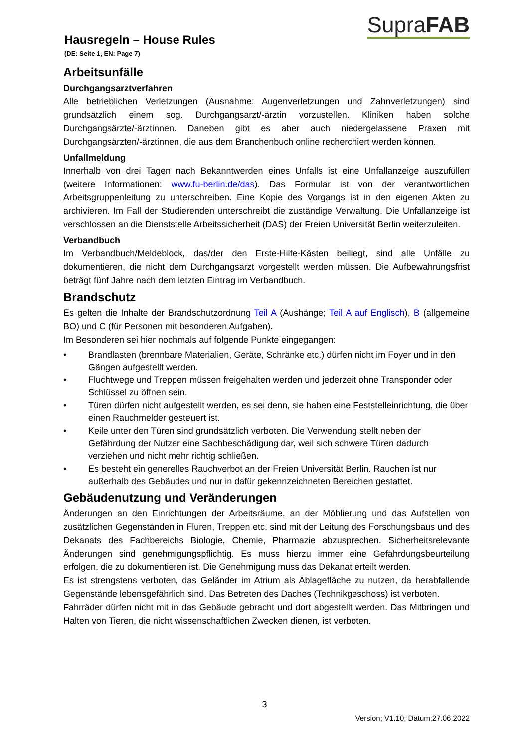Hausregeln – House Rules
(DE: Seite 1, EN: Page 7)
SupraFAB
Arbeitsunfälle
Durchgangsarztverfahren
Alle betrieblichen Verletzungen (Ausnahme: Augenverletzungen und Zahnverletzungen) sind grundsätzlich einem sog. Durchgangsarzt/-ärztin vorzustellen. Kliniken haben solche Durchgangsärzte/-ärztinnen. Daneben gibt es aber auch niedergelassene Praxen mit Durchgangsärzten/-ärztinnen, die aus dem Branchenbuch online recherchiert werden können.
Unfallmeldung
Innerhalb von drei Tagen nach Bekanntwerden eines Unfalls ist eine Unfallanzeige auszufüllen (weitere Informationen: www.fu-berlin.de/das). Das Formular ist von der verantwortlichen Arbeitsgruppenleitung zu unterschreiben. Eine Kopie des Vorgangs ist in den eigenen Akten zu archivieren. Im Fall der Studierenden unterschreibt die zuständige Verwaltung. Die Unfallanzeige ist verschlossen an die Dienststelle Arbeitssicherheit (DAS) der Freien Universität Berlin weiterzuleiten.
Verbandbuch
Im Verbandbuch/Meldeblock, das/der den Erste-Hilfe-Kästen beiliegt, sind alle Unfälle zu dokumentieren, die nicht dem Durchgangsarzt vorgestellt werden müssen. Die Aufbewahrungsfrist beträgt fünf Jahre nach dem letzten Eintrag im Verbandbuch.
Brandschutz
Es gelten die Inhalte der Brandschutzordnung Teil A (Aushänge; Teil A auf Englisch), B (allgemeine BO) und C (für Personen mit besonderen Aufgaben).
Im Besonderen sei hier nochmals auf folgende Punkte eingegangen:
• Brandlasten (brennbare Materialien, Geräte, Schränke etc.) dürfen nicht im Foyer und in den Gängen aufgestellt werden.
• Fluchtwege und Treppen müssen freigehalten werden und jederzeit ohne Transponder oder Schlüssel zu öffnen sein.
• Türen dürfen nicht aufgestellt werden, es sei denn, sie haben eine Feststelleinrichtung, die über einen Rauchmelder gesteuert ist.
• Keile unter den Türen sind grundsätzlich verboten. Die Verwendung stellt neben der Gefährdung der Nutzer eine Sachbeschädigung dar, weil sich schwere Türen dadurch verziehen und nicht mehr richtig schließen.
• Es besteht ein generelles Rauchverbot an der Freien Universität Berlin. Rauchen ist nur außerhalb des Gebäudes und nur in dafür gekennzeichneten Bereichen gestattet.
Gebäudenutzung und Veränderungen
Änderungen an den Einrichtungen der Arbeitsräume, an der Möblierung und das Aufstellen von zusätzlichen Gegenständen in Fluren, Treppen etc. sind mit der Leitung des Forschungsbaus und des Dekanats des Fachbereichs Biologie, Chemie, Pharmazie abzusprechen. Sicherheitsrelevante Änderungen sind genehmigungspflichtig. Es muss hierzu immer eine Gefährdungsbeurteilung erfolgen, die zu dokumentieren ist. Die Genehmigung muss das Dekanat erteilt werden.
Es ist strengstens verboten, das Geländer im Atrium als Ablagefläche zu nutzen, da herabfallende Gegenstände lebensgefährlich sind. Das Betreten des Daches (Technikgeschoss) ist verboten.
Fahrräder dürfen nicht mit in das Gebäude gebracht und dort abgestellt werden. Das Mitbringen und Halten von Tieren, die nicht wissenschaftlichen Zwecken dienen, ist verboten.
3
Version; V1.10; Datum:27.06.2022